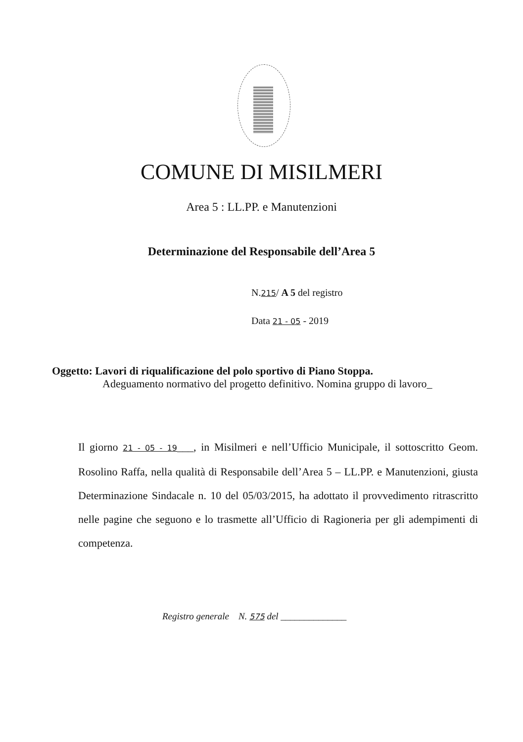COMUNE DI MISILMERI
Area 5 : LL.PP. e Manutenzioni
Determinazione del Responsabile dell’Area 5
N.215/ A 5 del registro
Data 21 - 05 - 2019
Oggetto: Lavori di riqualificazione del polo sportivo di Piano Stoppa.
Adeguamento normativo del progetto definitivo. Nomina gruppo di lavoro_
Il giorno 21 - 05 - 19___, in Misilmeri e nell’Ufficio Municipale, il sottoscritto Geom. Rosolino Raffa, nella qualità di Responsabile dell’Area 5 – LL.PP. e Manutenzioni, giusta Determinazione Sindacale n. 10 del 05/03/2015, ha adottato il provvedimento ritrascritto nelle pagine che seguono e lo trasmette all’Ufficio di Ragioneria per gli adempimenti di competenza.
Registro generale N. 575 del ______________